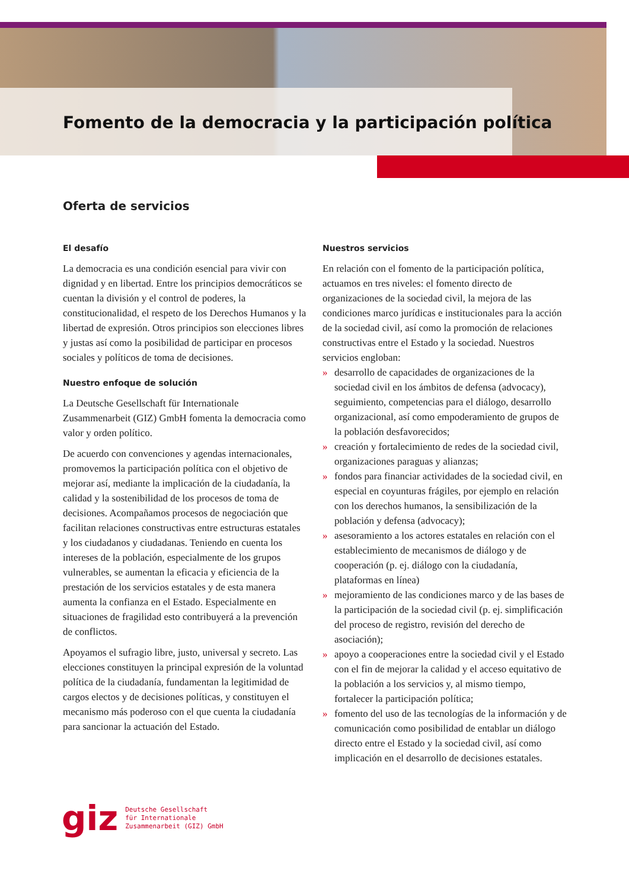Fomento de la democracia y la participación política
Oferta de servicios
El desafío
La democracia es una condición esencial para vivir con dignidad y en libertad. Entre los principios democráticos se cuentan la división y el control de poderes, la constitucionalidad, el respeto de los Derechos Humanos y la libertad de expresión. Otros principios son elecciones libres y justas así como la posibilidad de participar en procesos sociales y políticos de toma de decisiones.
Nuestro enfoque de solución
La Deutsche Gesellschaft für Internationale Zusammenarbeit (GIZ) GmbH fomenta la democracia como valor y orden político.
De acuerdo con convenciones y agendas internacionales, promovemos la participación política con el objetivo de mejorar así, mediante la implicación de la ciudadanía, la calidad y la sostenibilidad de los procesos de toma de decisiones. Acompañamos procesos de negociación que facilitan relaciones constructivas entre estructuras estatales y los ciudadanos y ciudadanas. Teniendo en cuenta los intereses de la población, especialmente de los grupos vulnerables, se aumentan la eficacia y eficiencia de la prestación de los servicios estatales y de esta manera aumenta la confianza en el Estado. Especialmente en situaciones de fragilidad esto contribuyerá a la prevención de conflictos.
Apoyamos el sufragio libre, justo, universal y secreto. Las elecciones constituyen la principal expresión de la voluntad política de la ciudadanía, fundamentan la legitimidad de cargos electos y de decisiones políticas, y constituyen el mecanismo más poderoso con el que cuenta la ciudadanía para sancionar la actuación del Estado.
Nuestros servicios
En relación con el fomento de la participación política, actuamos en tres niveles: el fomento directo de organizaciones de la sociedad civil, la mejora de las condiciones marco jurídicas e institucionales para la acción de la sociedad civil, así como la promoción de relaciones constructivas entre el Estado y la sociedad. Nuestros servicios engloban:
» desarrollo de capacidades de organizaciones de la sociedad civil en los ámbitos de defensa (advocacy), seguimiento, competencias para el diálogo, desarrollo organizacional, así como empoderamiento de grupos de la población desfavorecidos;
» creación y fortalecimiento de redes de la sociedad civil, organizaciones paraguas y alianzas;
» fondos para financiar actividades de la sociedad civil, en especial en coyunturas frágiles, por ejemplo en relación con los derechos humanos, la sensibilización de la población y defensa (advocacy);
» asesoramiento a los actores estatales en relación con el establecimiento de mecanismos de diálogo y de cooperación (p. ej. diálogo con la ciudadanía, plataformas en línea)
» mejoramiento de las condiciones marco y de las bases de la participación de la sociedad civil (p. ej. simplificación del proceso de registro, revisión del derecho de asociación);
» apoyo a cooperaciones entre la sociedad civil y el Estado con el fin de mejorar la calidad y el acceso equitativo de la población a los servicios y, al mismo tiempo, fortalecer la participación política;
» fomento del uso de las tecnologías de la información y de comunicación como posibilidad de entablar un diálogo directo entre el Estado y la sociedad civil, así como implicación en el desarrollo de decisiones estatales.
giz
Deutsche Gesellschaft
für Internationale
Zusammenarbeit (GIZ) GmbH